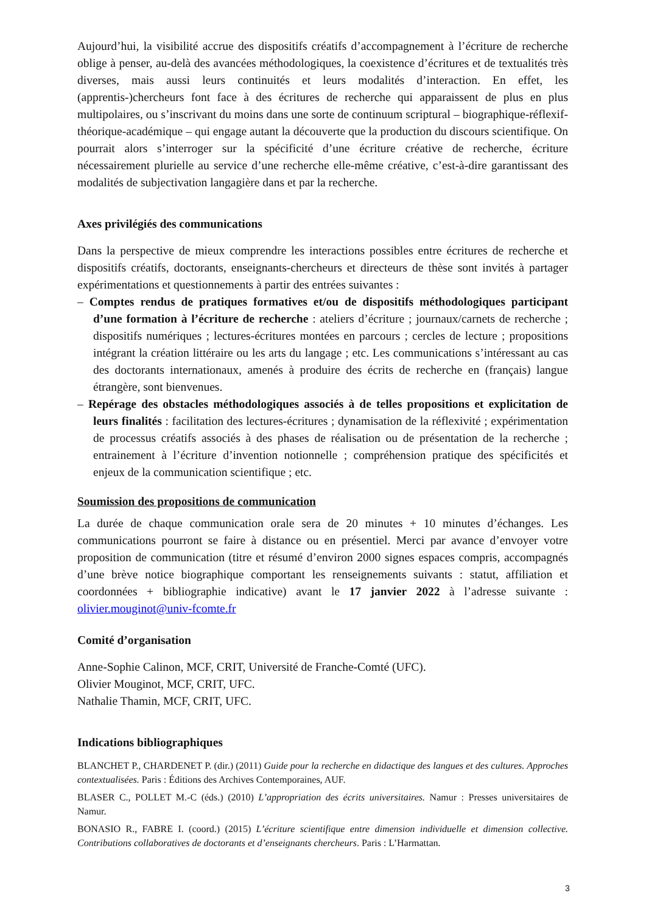Aujourd’hui, la visibilité accrue des dispositifs créatifs d’accompagnement à l’écriture de recherche oblige à penser, au-delà des avancées méthodologiques, la coexistence d’écritures et de textualités très diverses, mais aussi leurs continuités et leurs modalités d’interaction. En effet, les (apprentis-)chercheurs font face à des écritures de recherche qui apparaissent de plus en plus multipolaires, ou s’inscrivant du moins dans une sorte de continuum scriptural – biographique-réflexif-théorique-académique – qui engage autant la découverte que la production du discours scientifique. On pourrait alors s’interroger sur la spécificité d’une écriture créative de recherche, écriture nécessairement plurielle au service d’une recherche elle-même créative, c’est-à-dire garantissant des modalités de subjectivation langagière dans et par la recherche.
Axes privilégiés des communications
Dans la perspective de mieux comprendre les interactions possibles entre écritures de recherche et dispositifs créatifs, doctorants, enseignants-chercheurs et directeurs de thèse sont invités à partager expérimentations et questionnements à partir des entrées suivantes :
– Comptes rendus de pratiques formatives et/ou de dispositifs méthodologiques participant d’une formation à l’écriture de recherche : ateliers d’écriture ; journaux/carnets de recherche ; dispositifs numériques ; lectures-écritures montées en parcours ; cercles de lecture ; propositions intégrant la création littéraire ou les arts du langage ; etc. Les communications s’intéressant au cas des doctorants internationaux, amenés à produire des écrits de recherche en (français) langue étrangère, sont bienvenues.
– Repérage des obstacles méthodologiques associés à de telles propositions et explicitation de leurs finalités : facilitation des lectures-écritures ; dynamisation de la réflexivité ; expérimentation de processus créatifs associés à des phases de réalisation ou de présentation de la recherche ; entrainement à l’écriture d’invention notionnelle ; compréhension pratique des spécificités et enjeux de la communication scientifique ; etc.
Soumission des propositions de communication
La durée de chaque communication orale sera de 20 minutes + 10 minutes d’échanges. Les communications pourront se faire à distance ou en présentiel. Merci par avance d’envoyer votre proposition de communication (titre et résumé d’environ 2000 signes espaces compris, accompagnés d’une brève notice biographique comportant les renseignements suivants : statut, affiliation et coordonnées + bibliographie indicative) avant le 17 janvier 2022 à l’adresse suivante : olivier.mouginot@univ-fcomte.fr
Comité d’organisation
Anne-Sophie Calinon, MCF, CRIT, Université de Franche-Comté (UFC).
Olivier Mouginot, MCF, CRIT, UFC.
Nathalie Thamin, MCF, CRIT, UFC.
Indications bibliographiques
BLANCHET P., CHARDENET P. (dir.) (2011) Guide pour la recherche en didactique des langues et des cultures. Approches contextualisées. Paris : Éditions des Archives Contemporaines, AUF.
BLASER C., POLLET M.-C (éds.) (2010) L’appropriation des écrits universitaires. Namur : Presses universitaires de Namur.
BONASIO R., FABRE I. (coord.) (2015) L’écriture scientifique entre dimension individuelle et dimension collective. Contributions collaboratives de doctorants et d’enseignants chercheurs. Paris : L’Harmattan.
3